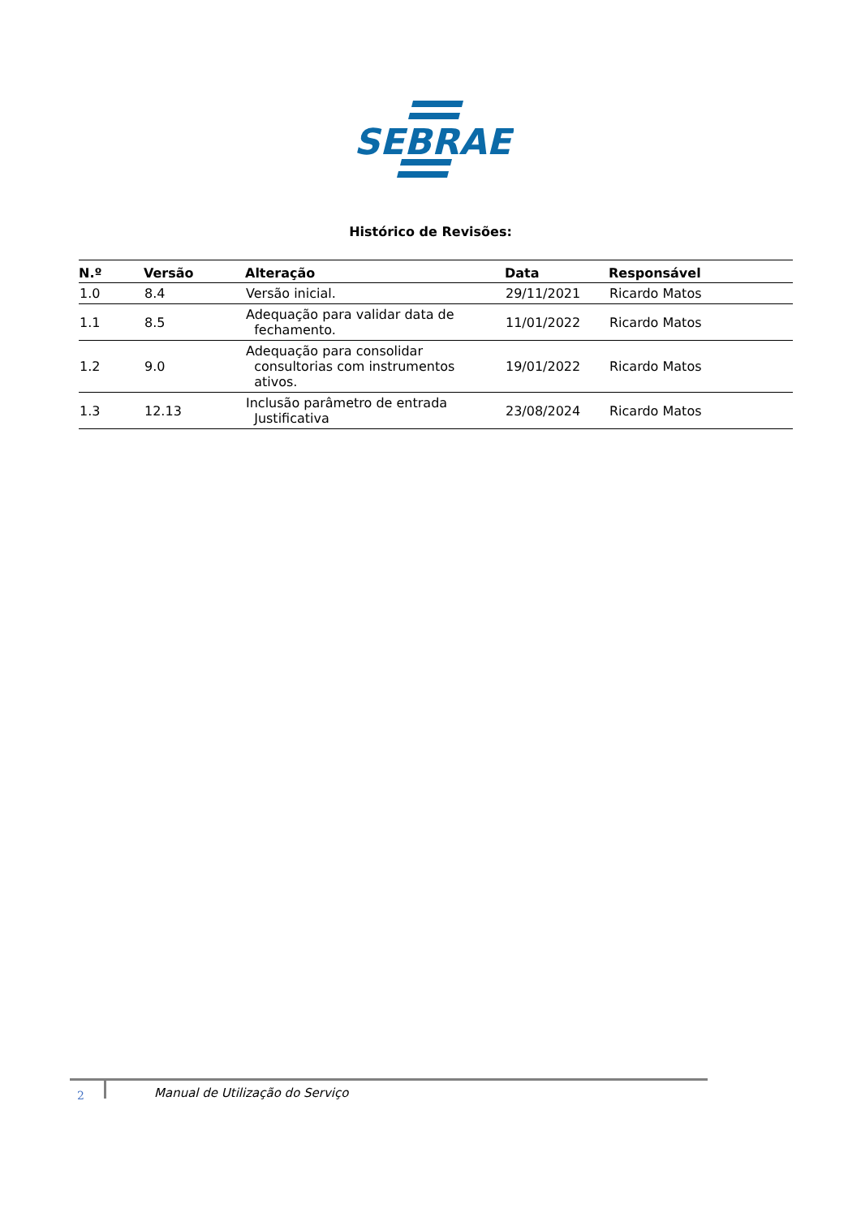SEBRAE
Histórico de Revisões:
| N.º | Versão | Alteração | Data | Responsável |
| --- | --- | --- | --- | --- |
| 1.0 | 8.4 | Versão inicial. | 29/11/2021 | Ricardo Matos |
| 1.1 | 8.5 | Adequação para validar data de fechamento. | 11/01/2022 | Ricardo Matos |
| 1.2 | 9.0 | Adequação para consolidar consultorias com instrumentos ativos. | 19/01/2022 | Ricardo Matos |
| 1.3 | 12.13 | Inclusão parâmetro de entrada Justificativa | 23/08/2024 | Ricardo Matos |
2
Manual de Utilização do Serviço